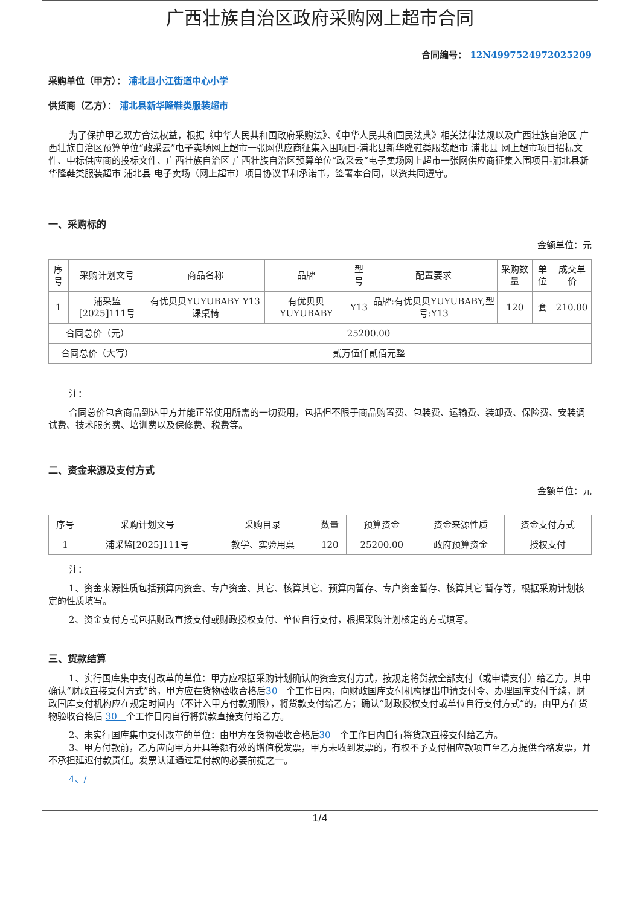广西壮族自治区政府采购网上超市合同
合同编号： 12N4997524972025209
采购单位（甲方）： 浦北县小江街道中心小学
供货商（乙方）： 浦北县新华隆鞋类服装超市
为了保护甲乙双方合法权益，根据《中华人民共和国政府采购法》、《中华人民共和国民法典》相关法律法规以及广西壮族自治区 广西壮族自治区预算单位“政采云”电子卖场网上超市一张网供应商征集入围项目-浦北县新华隆鞋类服装超市 浦北县 网上超市项目招标文件、中标供应商的投标文件、广西壮族自治区 广西壮族自治区预算单位“政采云”电子卖场网上超市一张网供应商征集入围项目-浦北县新华隆鞋类服装超市 浦北县 电子卖场（网上超市）项目协议书和承诺书，签署本合同，以资共同遵守。
一、采购标的
金额单位：元
| 序号 | 采购计划文号 | 商品名称 | 品牌 | 型号 | 配置要求 | 采购数量 | 单位 | 成交单价 |
| --- | --- | --- | --- | --- | --- | --- | --- | --- |
| 1 | 浦采监[2025]111号 | 有优贝贝YUYUBABY Y13 课桌椅 | 有优贝贝YUYUBABY | Y13 | 品牌:有优贝贝YUYUBABY,型号:Y13 | 120 | 套 | 210.00 |
| 合同总价（元） | | 25200.00 | | | | | | |
| 合同总价（大写） | | 贰万伍仟贰佰元整 | | | | | | |
注：
合同总价包含商品到达甲方并能正常使用所需的一切费用，包括但不限于商品购置费、包装费、运输费、装卸费、保险费、安装调试费、技术服务费、培训费以及保修费、税费等。
二、资金来源及支付方式
金额单位：元
| 序号 | 采购计划文号 | 采购目录 | 数量 | 预算资金 | 资金来源性质 | 资金支付方式 |
| --- | --- | --- | --- | --- | --- | --- |
| 1 | 浦采监[2025]111号 | 教学、实验用桌 | 120 | 25200.00 | 政府预算资金 | 授权支付 |
注：
1、资金来源性质包括预算内资金、专户资金、其它、核算其它、预算内暂存、专户资金暂存、核算其它 暂存等，根据采购计划核定的性质填写。
2、资金支付方式包括财政直接支付或财政授权支付、单位自行支付，根据采购计划核定的方式填写。
三、货款结算
1、实行国库集中支付改革的单位：甲方应根据采购计划确认的资金支付方式，按规定将货款全部支付（或申请支付）给乙方。其中确认“财政直接支付方式”的，甲方应在货物验收合格后30　个工作日内，向财政国库支付机构提出申请支付令、办理国库支付手续，财政国库支付机构应在规定时间内（不计入甲方付款期限），将货款支付给乙方；确认“财政授权支付或单位自行支付方式”的，由甲方在货物验收合格后 30　个工作日内自行将货款直接支付给乙方。
2、未实行国库集中支付改革的单位：由甲方在货物验收合格后30　个工作日内自行将货款直接支付给乙方。
3、甲方付款前，乙方应向甲方开具等额有效的增值税发票，甲方未收到发票的，有权不予支付相应款项直至乙方提供合格发票，并不承担延迟付款责任。发票认证通过是付款的必要前提之一。
4、/　　　　　　
1/4